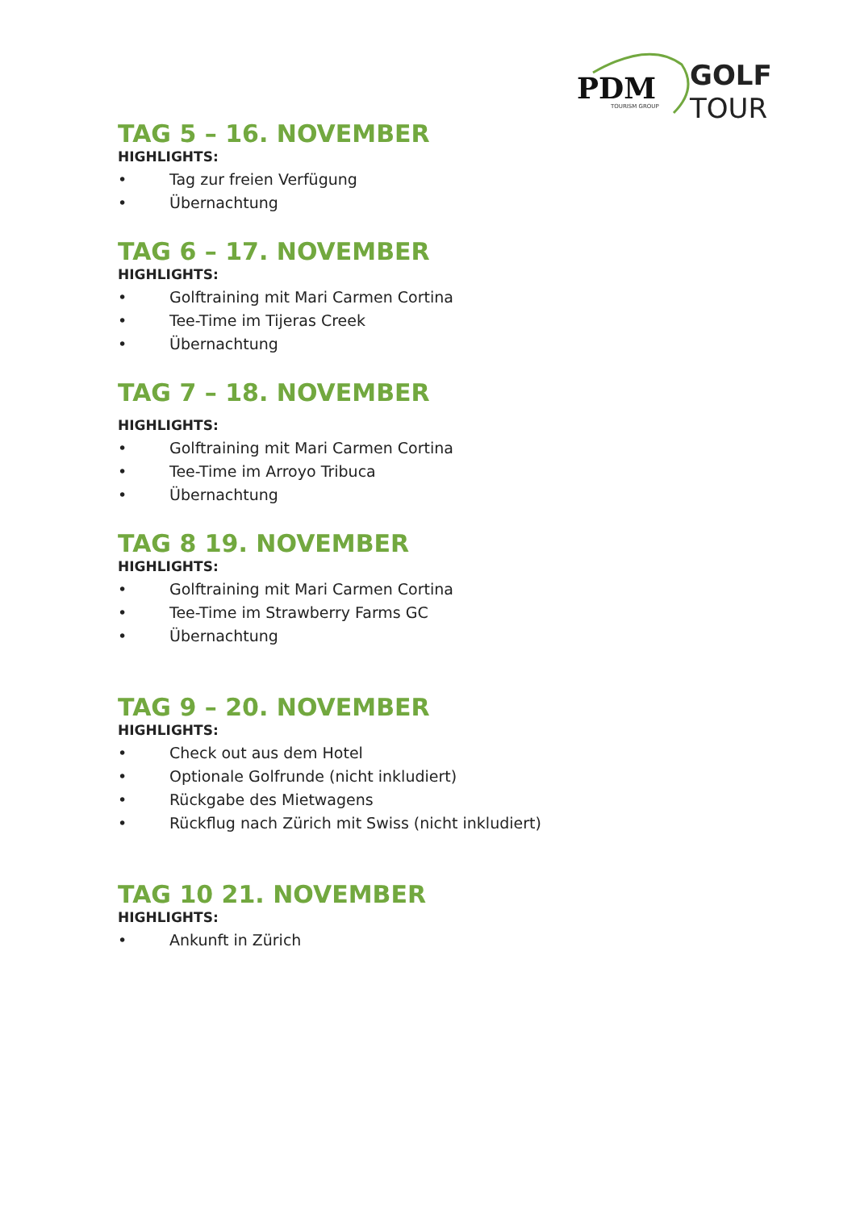PDM
TOURISM GROUP
GOLF
TOUR
TAG 5 – 16. NOVEMBER
HIGHLIGHTS:
• Tag zur freien Verfügung
• Übernachtung
TAG 6 – 17. NOVEMBER
HIGHLIGHTS:
• Golftraining mit Mari Carmen Cortina
• Tee-Time im Tijeras Creek
• Übernachtung
TAG 7 – 18. NOVEMBER
HIGHLIGHTS:
• Golftraining mit Mari Carmen Cortina
• Tee-Time im Arroyo Tribuca
• Übernachtung
TAG 8 19. NOVEMBER
HIGHLIGHTS:
• Golftraining mit Mari Carmen Cortina
• Tee-Time im Strawberry Farms GC
• Übernachtung
TAG 9 – 20. NOVEMBER
HIGHLIGHTS:
• Check out aus dem Hotel
• Optionale Golfrunde (nicht inkludiert)
• Rückgabe des Mietwagens
• Rückflug nach Zürich mit Swiss (nicht inkludiert)
TAG 10 21. NOVEMBER
HIGHLIGHTS:
• Ankunft in Zürich